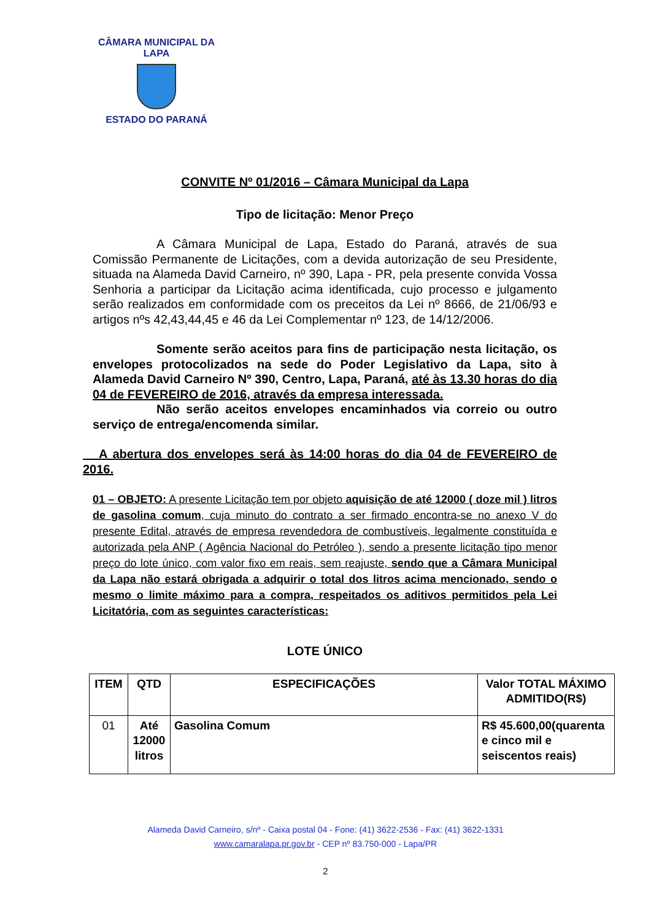CÂMARA MUNICIPAL DA LAPA
ESTADO DO PARANÁ
CONVITE Nº 01/2016 – Câmara Municipal da Lapa
Tipo de licitação: Menor Preço
A Câmara Municipal de Lapa, Estado do Paraná, através de sua Comissão Permanente de Licitações, com a devida autorização de seu Presidente, situada na Alameda David Carneiro, nº 390, Lapa - PR, pela presente convida Vossa Senhoria a participar da Licitação acima identificada, cujo processo e julgamento serão realizados em conformidade com os preceitos da Lei nº 8666, de 21/06/93 e artigos nºs 42,43,44,45 e 46 da Lei Complementar nº 123, de 14/12/2006.
Somente serão aceitos para fins de participação nesta licitação, os envelopes protocolizados na sede do Poder Legislativo da Lapa, sito à Alameda David Carneiro Nº 390, Centro, Lapa, Paraná, até às 13.30 horas do dia 04 de FEVEREIRO de 2016, através da empresa interessada.
Não serão aceitos envelopes encaminhados via correio ou outro serviço de entrega/encomenda similar.
A abertura dos envelopes será às 14:00 horas do dia 04 de FEVEREIRO de 2016.
01 – OBJETO: A presente Licitação tem por objeto aquisição de até 12000 ( doze mil ) litros de gasolina comum, cuja minuto do contrato a ser firmado encontra-se no anexo V do presente Edital, através de empresa revendedora de combustíveis, legalmente constituída e autorizada pela ANP ( Agência Nacional do Petróleo ), sendo a presente licitação tipo menor preço do lote único, com valor fixo em reais, sem reajuste, sendo que a Câmara Municipal da Lapa não estará obrigada a adquirir o total dos litros acima mencionado, sendo o mesmo o limite máximo para a compra, respeitados os aditivos permitidos pela Lei Licitatória, com as seguintes características:
LOTE ÚNICO
| ITEM | QTD | ESPECIFICAÇÕES | Valor TOTAL MÁXIMO ADMITIDO(R$) |
| --- | --- | --- | --- |
| 01 | Até 12000 litros | Gasolina Comum | R$ 45.600,00(quarenta e cinco mil e seiscentos reais) |
Alameda David Carneiro, s/nº - Caixa postal 04 - Fone: (41) 3622-2536 - Fax: (41) 3622-1331
www.camaralapa.pr.gov.br - CEP nº 83.750-000 - Lapa/PR
2